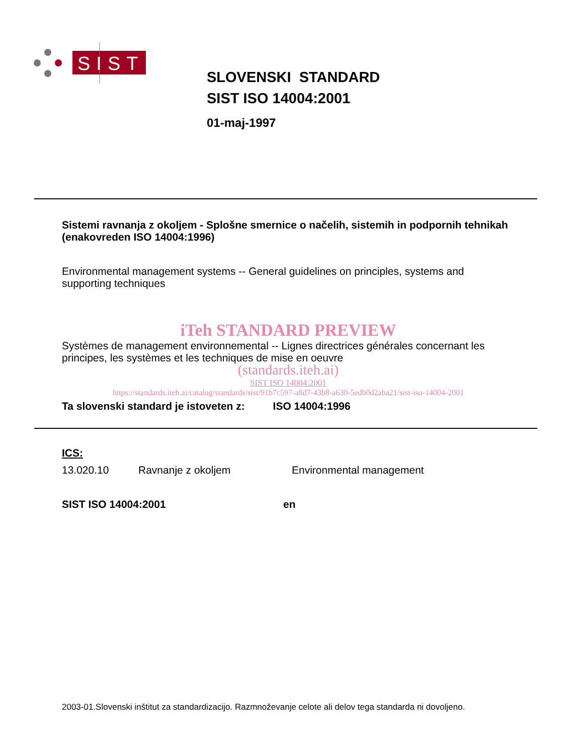SIST
SLOVENSKI STANDARD
SIST ISO 14004:2001
01-maj-1997
Sistemi ravnanja z okoljem - Splošne smernice o načelih, sistemih in podpornih tehnikah (enakovreden ISO 14004:1996)
Environmental management systems -- General guidelines on principles, systems and supporting techniques
iTeh STANDARD PREVIEW
Systèmes de management environnemental -- Lignes directrices générales concernant les principes, les systèmes et les techniques de mise en oeuvre
(standards.iteh.ai)
SIST ISO 14004:2001
https://standards.iteh.ai/catalog/standards/sist/91b7c597-a8d7-43b8-a630-5edb0d2aba21/sist-iso-14004-2001
Ta slovenski standard je istoveten z: ISO 14004:1996
ICS:
13.020.10 Ravnanje z okoljem Environmental management
SIST ISO 14004:2001 en
2003-01.Slovenski inštitut za standardizacijo. Razmnoževanje celote ali delov tega standarda ni dovoljeno.